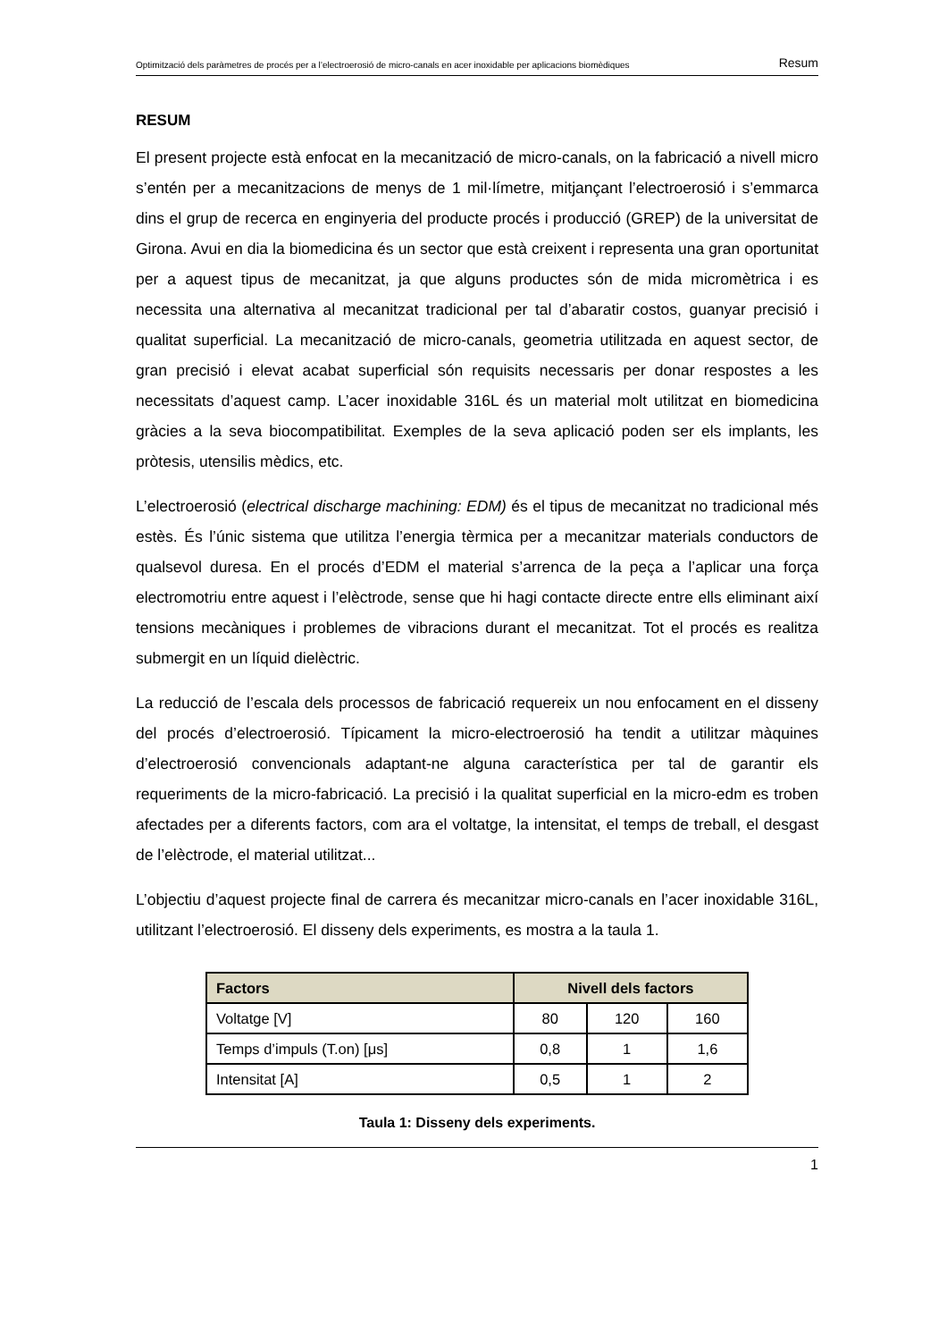Optimització dels paràmetres de procés per a l’electroerosió de micro-canals en acer inoxidable per aplicacions biomèdiques Resum
RESUM
El present projecte està enfocat en la mecanització de micro-canals, on la fabricació a nivell micro s’entén per a mecanitzacions de menys de 1 mil·límetre, mitjançant l’electroerosió i s’emmarca dins el grup de recerca en enginyeria del producte procés i producció (GREP) de la universitat de Girona. Avui en dia la biomedicina és un sector que està creixent i representa una gran oportunitat per a aquest tipus de mecanitzat, ja que alguns productes són de mida micromètrica i es necessita una alternativa al mecanitzat tradicional per tal d’abaratir costos, guanyar precisió i qualitat superficial. La mecanització de micro-canals, geometria utilitzada en aquest sector, de gran precisió i elevat acabat superficial són requisits necessaris per donar respostes a les necessitats d’aquest camp. L’acer inoxidable 316L és un material molt utilitzat en biomedicina gràcies a la seva biocompatibilitat. Exemples de la seva aplicació poden ser els implants, les pròtesis, utensilis mèdics, etc.
L’electroerosió (electrical discharge machining: EDM) és el tipus de mecanitzat no tradicional més estès. És l’únic sistema que utilitza l’energia tèrmica per a mecanitzar materials conductors de qualsevol duresa. En el procés d’EDM el material s’arrenca de la peça a l’aplicar una força electromotriu entre aquest i l’elèctrode, sense que hi hagi contacte directe entre ells eliminant així tensions mecàniques i problemes de vibracions durant el mecanitzat. Tot el procés es realitza submergit en un líquid dielèctric.
La reducció de l’escala dels processos de fabricació requereix un nou enfocament en el disseny del procés d’electroerosió. Típicament la micro-electroerosió ha tendit a utilitzar màquines d’electroerosió convencionals adaptant-ne alguna característica per tal de garantir els requeriments de la micro-fabricació. La precisió i la qualitat superficial en la micro-edm es troben afectades per a diferents factors, com ara el voltatge, la intensitat, el temps de treball, el desgast de l’elèctrode, el material utilitzat...
L’objectiu d’aquest projecte final de carrera és mecanitzar micro-canals en l’acer inoxidable 316L, utilitzant l’electroerosió. El disseny dels experiments, es mostra a la taula 1.
| Factors | Nivell dels factors | | |
| --- | --- | --- | --- |
| Voltatge [V] | 80 | 120 | 160 |
| Temps d’impuls (T.on) [μs] | 0,8 | 1 | 1,6 |
| Intensitat [A] | 0,5 | 1 | 2 |
Taula 1: Disseny dels experiments.
1